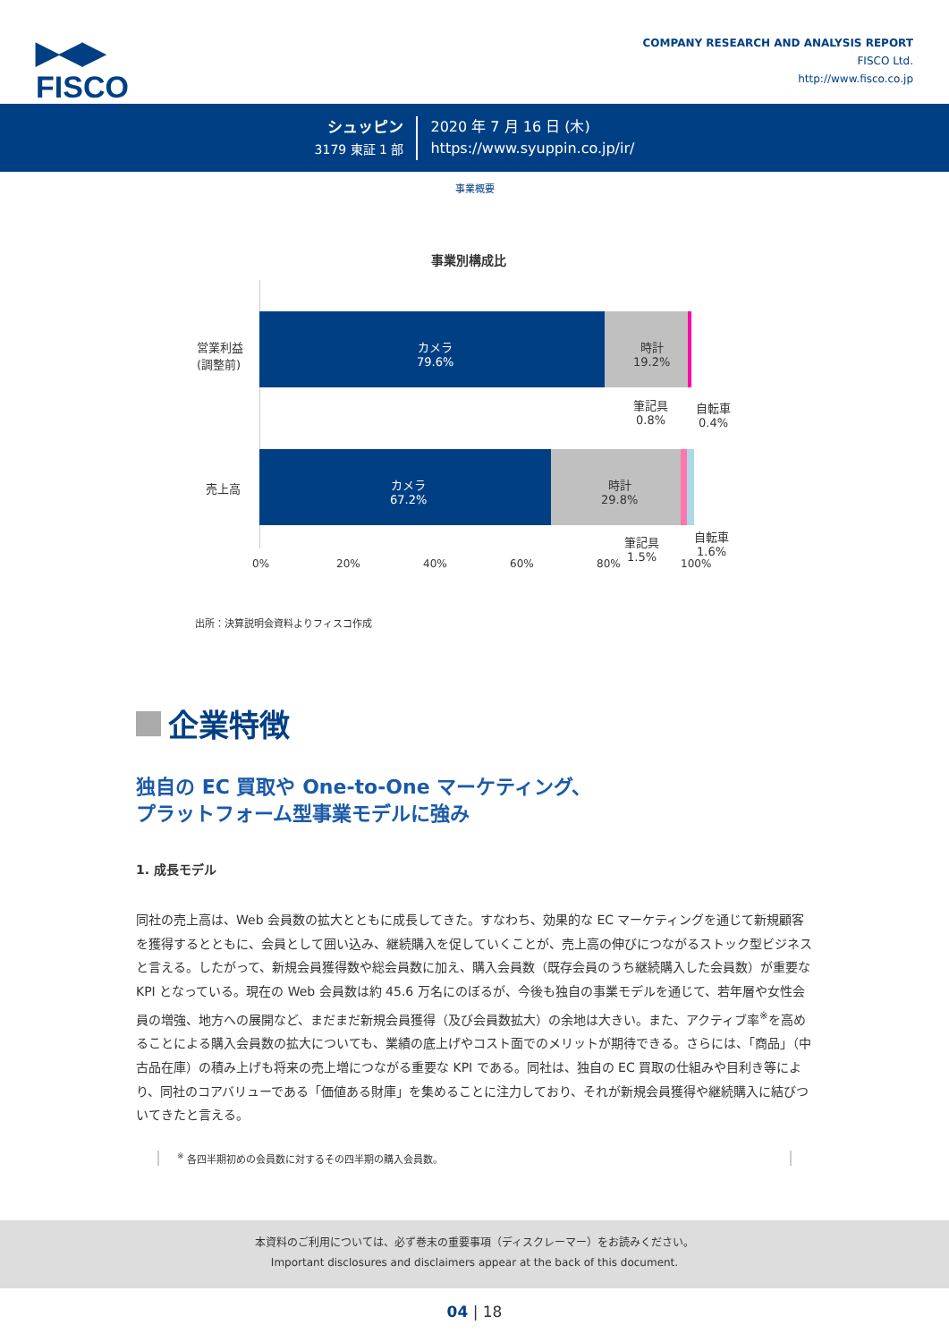▶◀▶
FISCO
COMPANY RESEARCH AND ANALYSIS REPORT
FISCO Ltd.
http://www.fisco.co.jp
シュッピン
3179 東証 1 部
2020 年 7 月 16 日 (木)
https://www.syuppin.co.jp/ir/
事業概要
事業別構成比
営業利益
(調整前)
売上高
カメラ
79.6%
時計
19.2%
筆記具
0.8%
自転車
0.4%
カメラ
67.2%
時計
29.8%
筆記具
1.5%
自転車
1.6%
0% 20% 40% 60% 80% 100%
出所：決算説明会資料よりフィスコ作成
企業特徴
独自の EC 買取や One-to-One マーケティング、
プラットフォーム型事業モデルに強み
1. 成長モデル
同社の売上高は、Web 会員数の拡大とともに成長してきた。すなわち、効果的な EC マーケティングを通じて新規顧客を獲得するとともに、会員として囲い込み、継続購入を促していくことが、売上高の伸びにつながるストック型ビジネスと言える。したがって、新規会員獲得数や総会員数に加え、購入会員数（既存会員のうち継続購入した会員数）が重要な KPI となっている。現在の Web 会員数は約 45.6 万名にのぼるが、今後も独自の事業モデルを通じて、若年層や女性会員の増強、地方への展開など、まだまだ新規会員獲得（及び会員数拡大）の余地は大きい。また、アクティブ率<sup>※</sup>を高めることによる購入会員数の拡大についても、業績の底上げやコスト面でのメリットが期待できる。さらには、「商品」（中古品在庫）の積み上げも将来の売上増につながる重要な KPI である。同社は、独自の EC 買取の仕組みや目利き等により、同社のコアバリューである「価値ある財庫」を集めることに注力しており、それが新規会員獲得や継続購入に結びついてきたと言える。
<sup>※</sup> 各四半期初めの会員数に対するその四半期の購入会員数。
本資料のご利用については、必ず巻末の重要事項（ディスクレーマー）をお読みください。
Important disclosures and disclaimers appear at the back of this document.
04 | 18